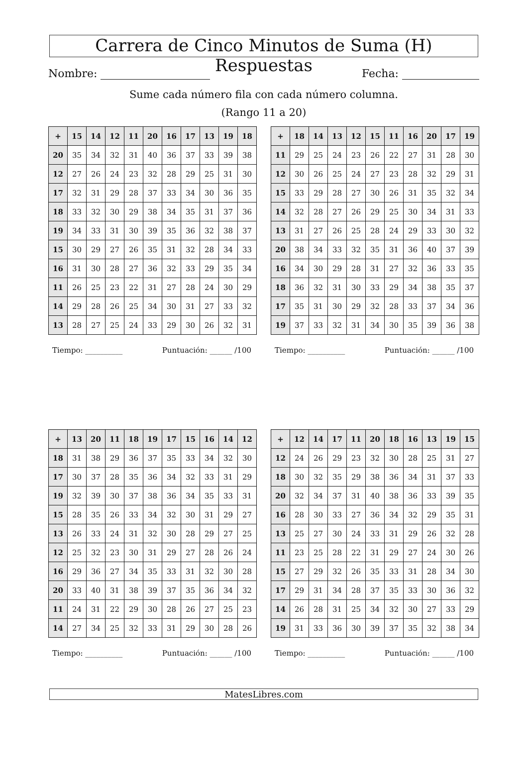Carrera de Cinco Minutos de Suma (H) Respuestas
Nombre: Fecha:
Sume cada número fila con cada número columna.
(Rango 11 a 20)
| + | 15 | 14 | 12 | 11 | 20 | 16 | 17 | 13 | 19 | 18 |
| --- | --- | --- | --- | --- | --- | --- | --- | --- | --- | --- |
| 20 | 35 | 34 | 32 | 31 | 40 | 36 | 37 | 33 | 39 | 38 |
| 12 | 27 | 26 | 24 | 23 | 32 | 28 | 29 | 25 | 31 | 30 |
| 17 | 32 | 31 | 29 | 28 | 37 | 33 | 34 | 30 | 36 | 35 |
| 18 | 33 | 32 | 30 | 29 | 38 | 34 | 35 | 31 | 37 | 36 |
| 19 | 34 | 33 | 31 | 30 | 39 | 35 | 36 | 32 | 38 | 37 |
| 15 | 30 | 29 | 27 | 26 | 35 | 31 | 32 | 28 | 34 | 33 |
| 16 | 31 | 30 | 28 | 27 | 36 | 32 | 33 | 29 | 35 | 34 |
| 11 | 26 | 25 | 23 | 22 | 31 | 27 | 28 | 24 | 30 | 29 |
| 14 | 29 | 28 | 26 | 25 | 34 | 30 | 31 | 27 | 33 | 32 |
| 13 | 28 | 27 | 25 | 24 | 33 | 29 | 30 | 26 | 32 | 31 |
Tiempo: __________ Puntuación: ______ /100
| + | 18 | 14 | 13 | 12 | 15 | 11 | 16 | 20 | 17 | 19 |
| --- | --- | --- | --- | --- | --- | --- | --- | --- | --- | --- |
| 11 | 29 | 25 | 24 | 23 | 26 | 22 | 27 | 31 | 28 | 30 |
| 12 | 30 | 26 | 25 | 24 | 27 | 23 | 28 | 32 | 29 | 31 |
| 15 | 33 | 29 | 28 | 27 | 30 | 26 | 31 | 35 | 32 | 34 |
| 14 | 32 | 28 | 27 | 26 | 29 | 25 | 30 | 34 | 31 | 33 |
| 13 | 31 | 27 | 26 | 25 | 28 | 24 | 29 | 33 | 30 | 32 |
| 20 | 38 | 34 | 33 | 32 | 35 | 31 | 36 | 40 | 37 | 39 |
| 16 | 34 | 30 | 29 | 28 | 31 | 27 | 32 | 36 | 33 | 35 |
| 18 | 36 | 32 | 31 | 30 | 33 | 29 | 34 | 38 | 35 | 37 |
| 17 | 35 | 31 | 30 | 29 | 32 | 28 | 33 | 37 | 34 | 36 |
| 19 | 37 | 33 | 32 | 31 | 34 | 30 | 35 | 39 | 36 | 38 |
Tiempo: __________ Puntuación: ______ /100
| + | 13 | 20 | 11 | 18 | 19 | 17 | 15 | 16 | 14 | 12 |
| --- | --- | --- | --- | --- | --- | --- | --- | --- | --- | --- |
| 18 | 31 | 38 | 29 | 36 | 37 | 35 | 33 | 34 | 32 | 30 |
| 17 | 30 | 37 | 28 | 35 | 36 | 34 | 32 | 33 | 31 | 29 |
| 19 | 32 | 39 | 30 | 37 | 38 | 36 | 34 | 35 | 33 | 31 |
| 15 | 28 | 35 | 26 | 33 | 34 | 32 | 30 | 31 | 29 | 27 |
| 13 | 26 | 33 | 24 | 31 | 32 | 30 | 28 | 29 | 27 | 25 |
| 12 | 25 | 32 | 23 | 30 | 31 | 29 | 27 | 28 | 26 | 24 |
| 16 | 29 | 36 | 27 | 34 | 35 | 33 | 31 | 32 | 30 | 28 |
| 20 | 33 | 40 | 31 | 38 | 39 | 37 | 35 | 36 | 34 | 32 |
| 11 | 24 | 31 | 22 | 29 | 30 | 28 | 26 | 27 | 25 | 23 |
| 14 | 27 | 34 | 25 | 32 | 33 | 31 | 29 | 30 | 28 | 26 |
Tiempo: __________ Puntuación: ______ /100
| + | 12 | 14 | 17 | 11 | 20 | 18 | 16 | 13 | 19 | 15 |
| --- | --- | --- | --- | --- | --- | --- | --- | --- | --- | --- |
| 12 | 24 | 26 | 29 | 23 | 32 | 30 | 28 | 25 | 31 | 27 |
| 18 | 30 | 32 | 35 | 29 | 38 | 36 | 34 | 31 | 37 | 33 |
| 20 | 32 | 34 | 37 | 31 | 40 | 38 | 36 | 33 | 39 | 35 |
| 16 | 28 | 30 | 33 | 27 | 36 | 34 | 32 | 29 | 35 | 31 |
| 13 | 25 | 27 | 30 | 24 | 33 | 31 | 29 | 26 | 32 | 28 |
| 11 | 23 | 25 | 28 | 22 | 31 | 29 | 27 | 24 | 30 | 26 |
| 15 | 27 | 29 | 32 | 26 | 35 | 33 | 31 | 28 | 34 | 30 |
| 17 | 29 | 31 | 34 | 28 | 37 | 35 | 33 | 30 | 36 | 32 |
| 14 | 26 | 28 | 31 | 25 | 34 | 32 | 30 | 27 | 33 | 29 |
| 19 | 31 | 33 | 36 | 30 | 39 | 37 | 35 | 32 | 38 | 34 |
Tiempo: __________ Puntuación: ______ /100
MatesLibres.com